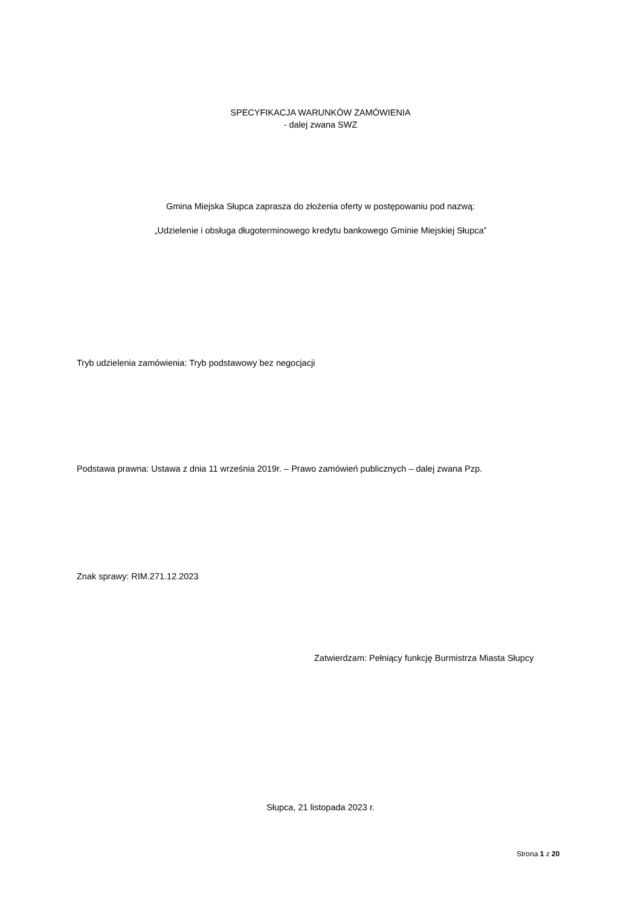SPECYFIKACJA WARUNKÓW ZAMÓWIENIA
- dalej zwana SWZ
Gmina Miejska Słupca zaprasza do złożenia oferty w postępowaniu pod nazwą:
„Udzielenie i obsługa długoterminowego kredytu bankowego Gminie Miejskiej Słupca”
Tryb udzielenia zamówienia: Tryb podstawowy bez negocjacji
Podstawa prawna: Ustawa z dnia 11 września 2019r. – Prawo zamówień publicznych – dalej zwana Pzp.
Znak sprawy: RIM.271.12.2023
Zatwierdzam: Pełniący funkcję Burmistrza Miasta Słupcy
Słupca, 21 listopada 2023 r.
Strona 1 z 20